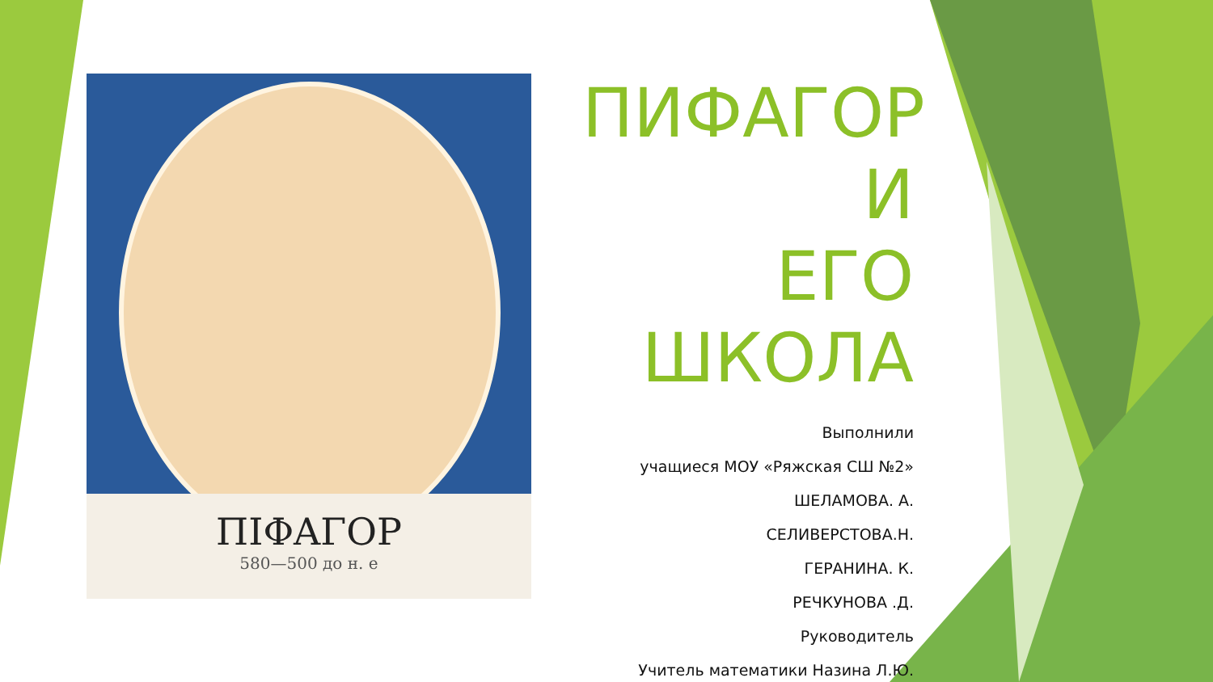ΠΙΦΑΓΟΡ
580—500 до н. е
ПИФАГОР
И
ЕГО
ШКОЛА
Выполнили
учащиеся МОУ «Ряжская СШ №2»
ШЕЛАМОВА. А.
СЕЛИВЕРСТОВА.Н.
ГЕРАНИНА. К.
РЕЧКУНОВА .Д.
Руководитель
Учитель математики Назина Л.Ю.